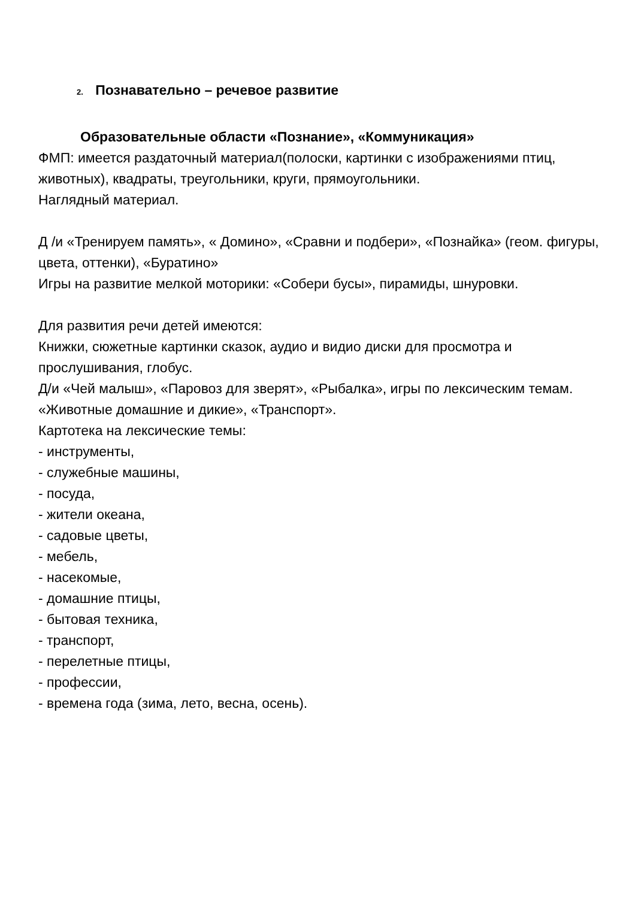2. Познавательно – речевое развитие
Образовательные области «Познание», «Коммуникация»
ФМП: имеется раздаточный материал(полоски, картинки с изображениями птиц, животных), квадраты, треугольники, круги, прямоугольники.
Наглядный материал.
Д /и «Тренируем память», « Домино», «Сравни и подбери», «Познайка» (геом. фигуры, цвета, оттенки), «Буратино»
Игры на развитие мелкой моторики: «Собери бусы», пирамиды, шнуровки.
Для развития речи детей имеются:
Книжки, сюжетные картинки сказок, аудио и видио диски для просмотра и прослушивания, глобус.
Д/и «Чей малыш», «Паровоз для зверят», «Рыбалка», игры по лексическим темам. «Животные домашние и дикие», «Транспорт».
Картотека на лексические темы:
- инструменты,
- служебные машины,
- посуда,
- жители океана,
- садовые цветы,
- мебель,
- насекомые,
- домашние птицы,
- бытовая техника,
- транспорт,
- перелетные птицы,
- профессии,
- времена года (зима, лето, весна, осень).